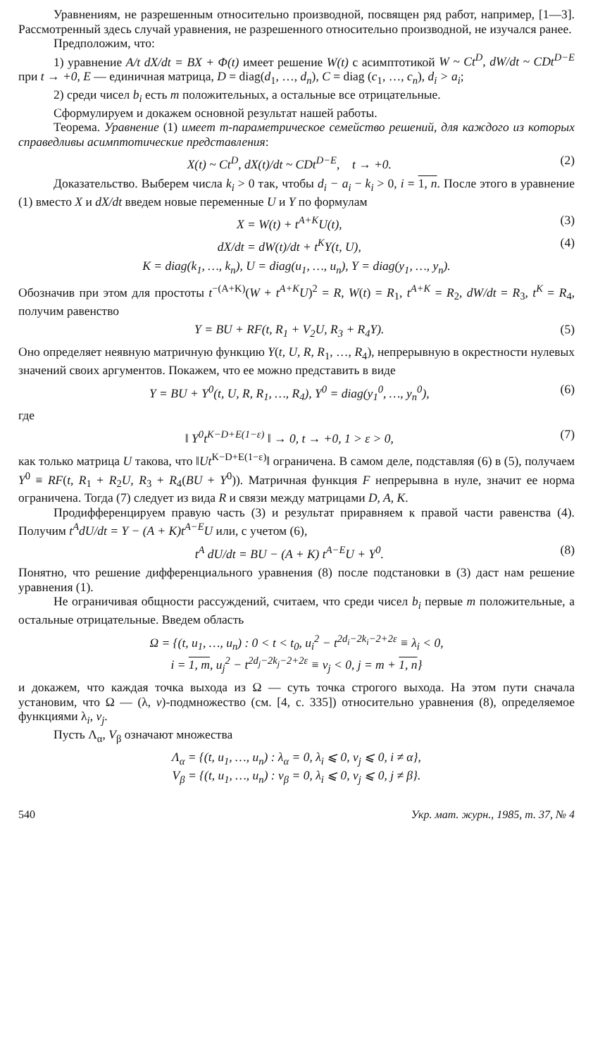Уравнениям, не разрешенным относительно производной, посвящен ряд работ, например, [1—3]. Рассмотренный здесь случай уравнения, не разрешенного относительно производной, не изучался ранее.
Предположим, что:
1) уравнение A/t dX/dt = BX + Φ(t) имеет решение W(t) с асимптотикой W ~ Ct<sup>D</sup>, dW/dt ~ CDt<sup>D−E</sup> при t → +0, E — единичная матрица, D = diag(d<sub>1</sub>, …, d<sub>n</sub>), C = diag (c<sub>1</sub>, …, c<sub>n</sub>), d<sub>i</sub> > a<sub>i</sub>;
2) среди чисел b<sub>i</sub> есть m положительных, а остальные все отрицательные.
Сформулируем и докажем основной результат нашей работы.
Теорема. Уравнение (1) имеет m-параметрическое семейство решений, для каждого из которых справедливы асимптотические представления:
X(t) ~ Ct<sup>D</sup>, dX(t)/dt ~ CDt<sup>D−E</sup>, t → +0. (2)
Доказательство. Выберем числа k<sub>i</sub> > 0 так, чтобы d<sub>i</sub> − a<sub>i</sub> − k<sub>i</sub> > 0, i = 1, n. После этого в уравнение (1) вместо X и dX/dt введем новые переменные U и Y по формулам
X = W(t) + t<sup>A+K</sup>U(t), (3)
dX/dt = dW(t)/dt + t<sup>K</sup>Y(t, U), (4)
K = diag(k<sub>1</sub>, …, k<sub>n</sub>), U = diag(u<sub>1</sub>, …, u<sub>n</sub>), Y = diag(y<sub>1</sub>, …, y<sub>n</sub>).
Обозначив при этом для простоты t<sup>−(A+K)</sup>(W + t<sup>A+K</sup>U)<sup>2</sup> = R, W(t) = R<sub>1</sub>, t<sup>A+K</sup> = R<sub>2</sub>, dW/dt = R<sub>3</sub>, t<sup>K</sup> = R<sub>4</sub>, получим равенство
Y = BU + RF(t, R<sub>1</sub> + V<sub>2</sub>U, R<sub>3</sub> + R<sub>4</sub>Y). (5)
Оно определяет неявную матричную функцию Y(t, U, R, R<sub>1</sub>, …, R<sub>4</sub>), непрерывную в окрестности нулевых значений своих аргументов. Покажем, что ее можно представить в виде
Y = BU + Y<sup>0</sup>(t, U, R, R<sub>1</sub>, …, R<sub>4</sub>), Y<sup>0</sup> = diag(y<sub>1</sub><sup>0</sup>, …, y<sub>n</sub><sup>0</sup>), (6)
где
‖ Y<sup>0</sup>t<sup>K−D+E(1−ε)</sup> ‖ → 0, t → +0, 1 > ε > 0, (7)
как только матрица U такова, что ‖Ut<sup>K−D+E(1−ε)</sup>‖ ограничена. В самом деле, подставляя (6) в (5), получаем Y<sup>0</sup> ≡ RF(t, R<sub>1</sub> + R<sub>2</sub>U, R<sub>3</sub> + R<sub>4</sub>(BU + Y<sup>0</sup>)). Матричная функция F непрерывна в нуле, значит ее норма ограничена. Тогда (7) следует из вида R и связи между матрицами D, A, K.
Продифференцируем правую часть (3) и результат приравняем к правой части равенства (4). Получим t<sup>A</sup>dU/dt = Y − (A + K)t<sup>A−E</sup>U или, с учетом (6),
t<sup>A</sup> dU/dt = BU − (A + K) t<sup>A−E</sup>U + Y<sup>0</sup>. (8)
Понятно, что решение дифференциального уравнения (8) после подстановки в (3) даст нам решение уравнения (1).
Не ограничивая общности рассуждений, считаем, что среди чисел b<sub>i</sub> первые m положительные, а остальные отрицательные. Введем область
Ω = {(t, u<sub>1</sub>, …, u<sub>n</sub>) : 0 < t < t<sub>0</sub>, u<sub>i</sub><sup>2</sup> − t<sup>2d<sub>i</sub>−2k<sub>i</sub>−2+2ε</sup> ≡ λ<sub>i</sub> < 0,
i = 1, m, u<sub>j</sub><sup>2</sup> − t<sup>2d<sub>j</sub>−2k<sub>j</sub>−2+2ε</sup> ≡ v<sub>j</sub> < 0, j = m + 1, n}
и докажем, что каждая точка выхода из Ω — суть точка строгого выхода. На этом пути сначала установим, что Ω — (λ, v)-подмножество (см. [4, с. 335]) относительно уравнения (8), определяемое функциями λ<sub>i</sub>, v<sub>j</sub>.
Пусть Λ<sub>α</sub>, V<sub>β</sub> означают множества
Λ<sub>α</sub> = {(t, u<sub>1</sub>, …, u<sub>n</sub>) : λ<sub>α</sub> = 0, λ<sub>i</sub> ⩽ 0, v<sub>j</sub> ⩽ 0, i ≠ α},
V<sub>β</sub> = {(t, u<sub>1</sub>, …, u<sub>n</sub>) : v<sub>β</sub> = 0, λ<sub>i</sub> ⩽ 0, v<sub>j</sub> ⩽ 0, j ≠ β}.
540 Укр. мат. журн., 1985, т. 37, № 4